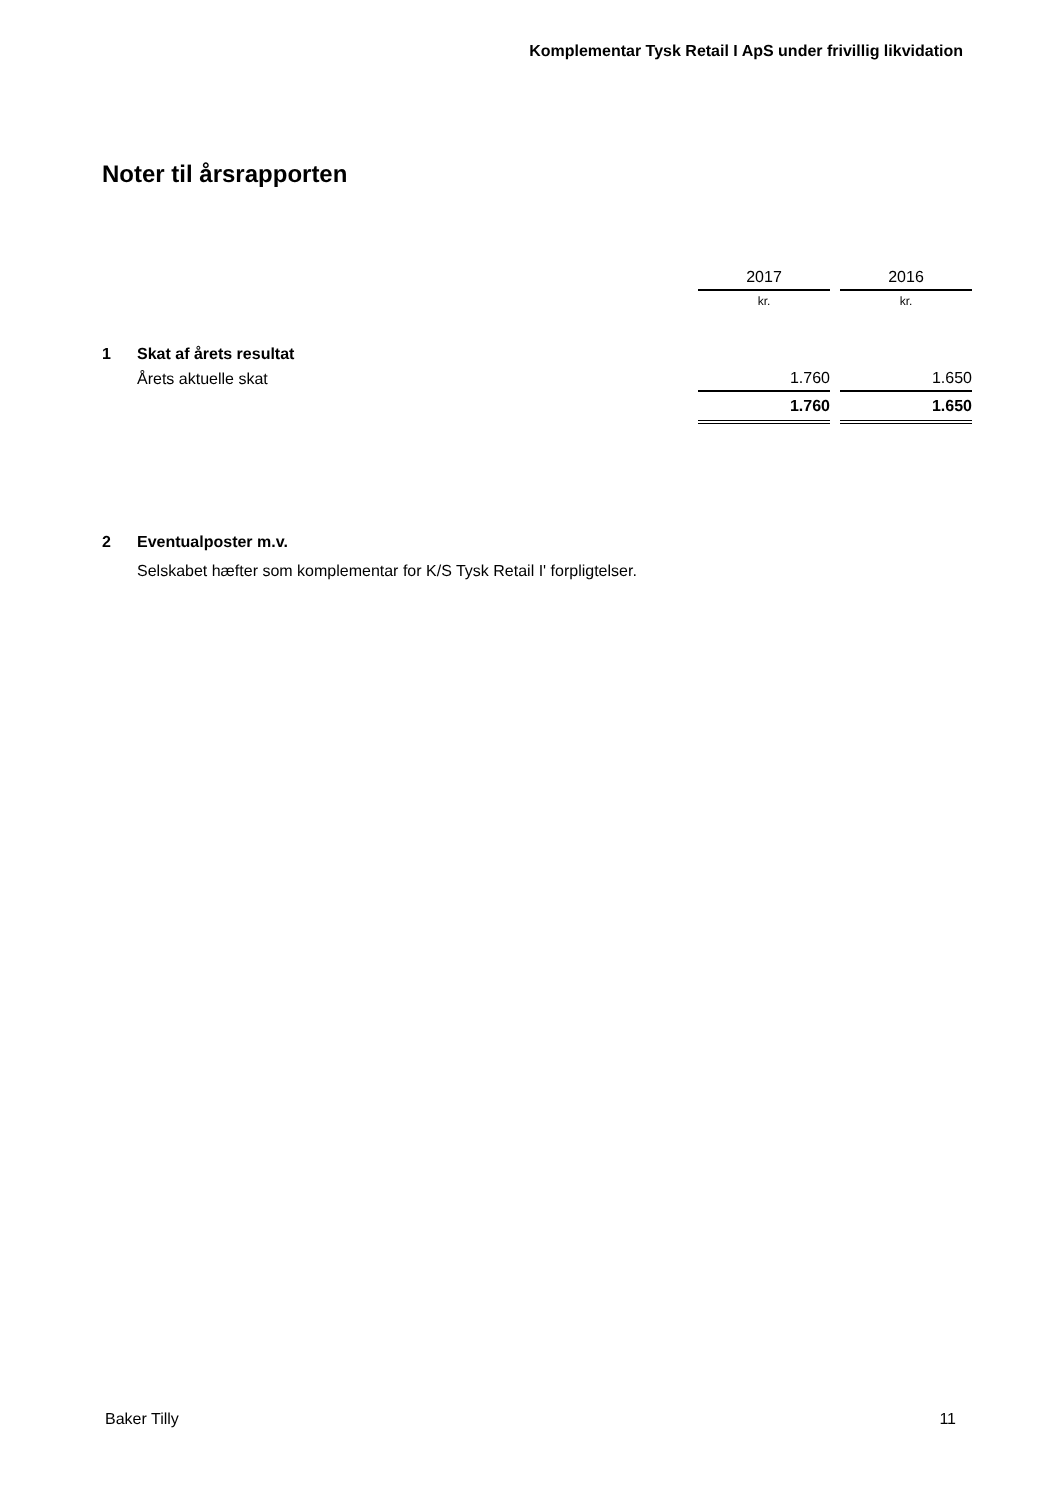Komplementar Tysk Retail I ApS under frivillig likvidation
Noter til årsrapporten
| | | 2017 | | 2016 |
| | | kr. | | kr. |
| 1 | Skat af årets resultat | | | |
| | Årets aktuelle skat | 1.760 | | 1.650 |
| | | 1.760 | | 1.650 |
| 2 | Eventualposter m.v. | | | |
| | Selskabet hæfter som komplementar for K/S Tysk Retail I' forpligtelser. | | | |
Baker Tilly 11